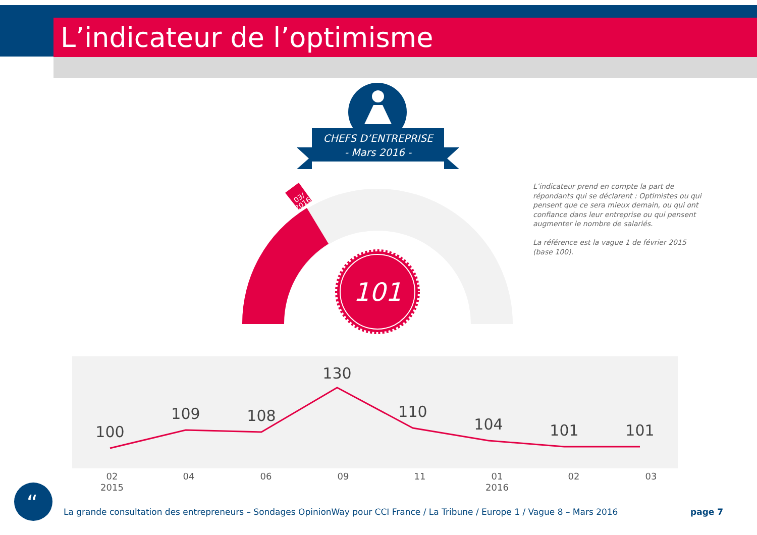L’indicateur de l’optimisme
03/
2016
101
100
109
108
130
110
104
101
101
02
2015
04
06
09
11
01
2016
02
03
“
CHEFS D’ENTREPRISE
- Mars 2016 -
L’indicateur prend en compte la part de répondants qui se déclarent : Optimistes ou qui pensent que ce sera mieux demain, ou qui ont confiance dans leur entreprise ou qui pensent augmenter le nombre de salariés.
La référence est la vague 1 de février 2015 (base 100).
La grande consultation des entrepreneurs – Sondages OpinionWay pour CCI France / La Tribune / Europe 1 / Vague 8 – Mars 2016
page 7